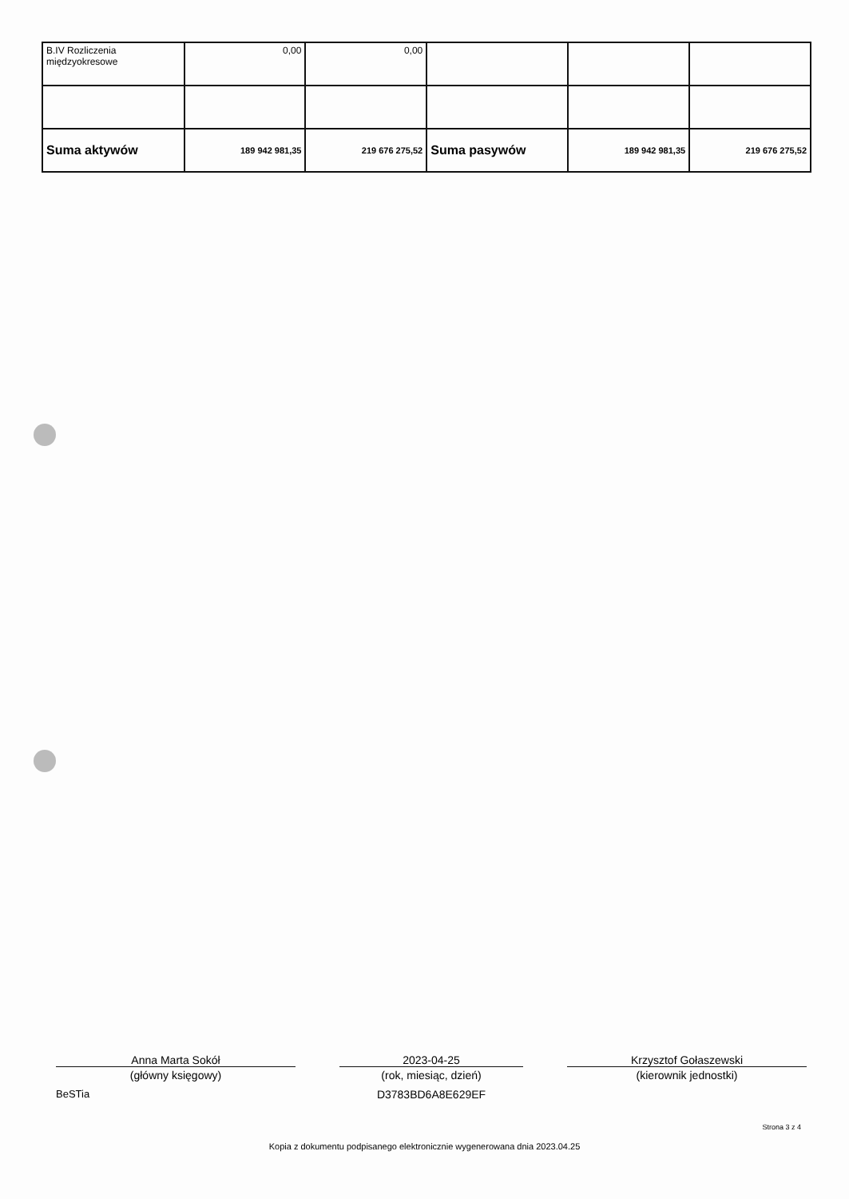| B.IV Rozliczenia międzyokresowe | 0,00 | 0,00 | | | |
| Suma aktywów | 189 942 981,35 | 219 676 275,52 | Suma pasywów | 189 942 981,35 | 219 676 275,52 |
Anna Marta Sokół
(główny księgowy)
BeSTia
2023-04-25
(rok, miesiąc, dzień)
D3783BD6A8E629EF
Krzysztof Gołaszewski
(kierownik jednostki)
Strona 3 z 4
Kopia z dokumentu podpisanego elektronicznie wygenerowana dnia 2023.04.25